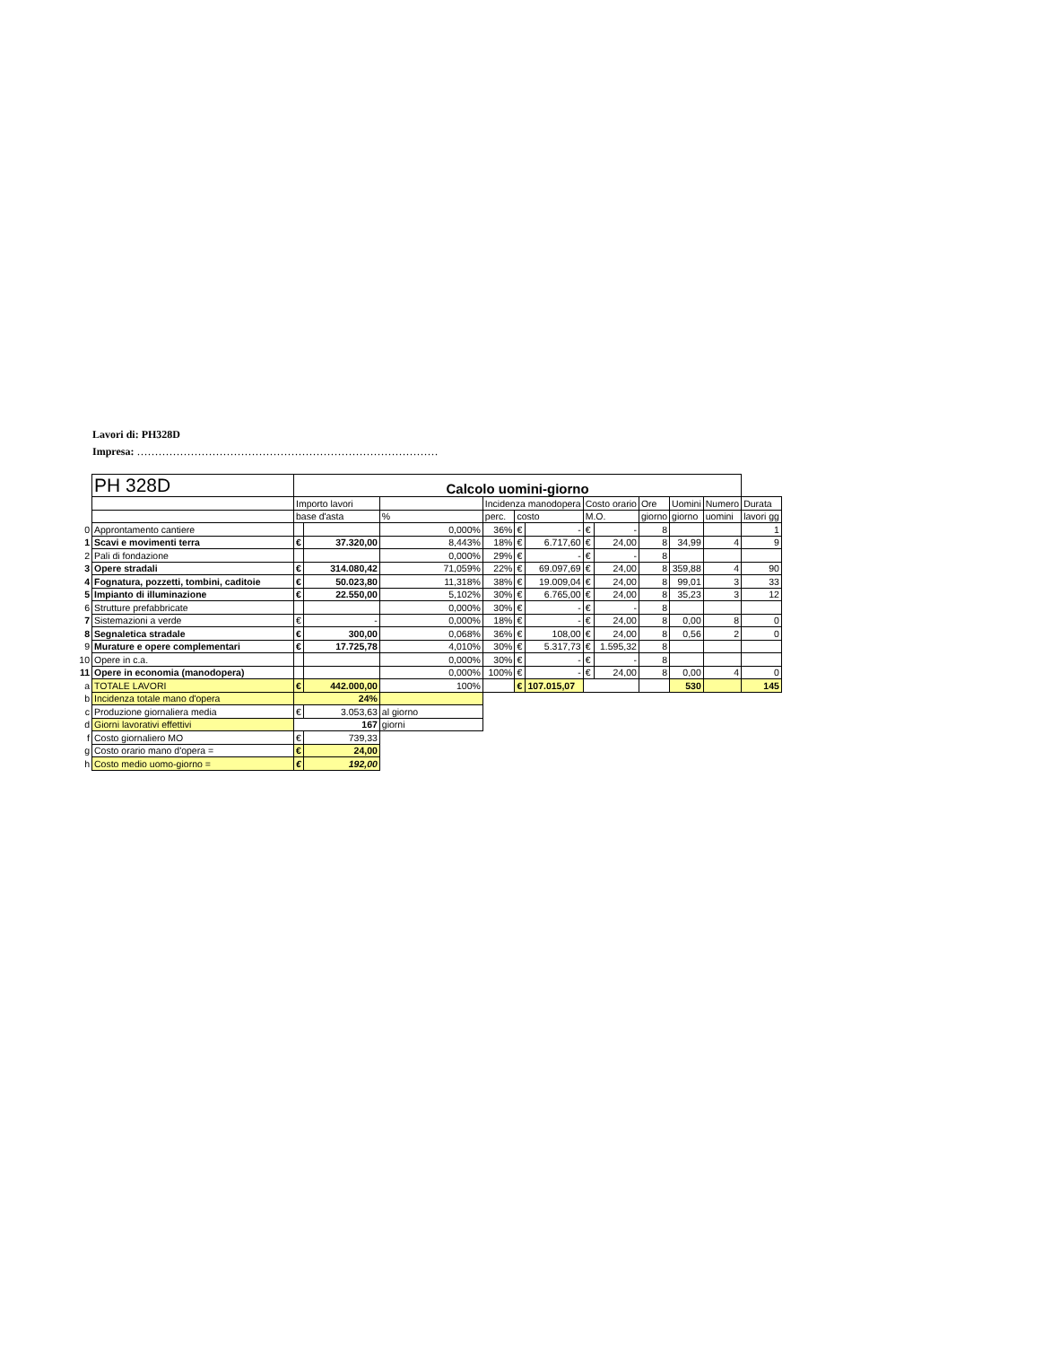Lavori di: PH328D
Impresa: …………………………………………………………………………
| | PH 328D | Calcolo uomini-giorno | | | | | | | | | | | |
| | | Importo lavori | | | Incidenza manodopera | | | Costo orario | | Ore | Uomini | Numero | Durata |
| | | base d'asta | | % | perc. | costo | | M.O. | | giorno | giorno | uomini | lavori gg |
| 0 | Approntamento cantiere | | | 0,000% | 36% | € | - | € | - | 8 | | | 1 |
| 1 | Scavi e movimenti terra | € | 37.320,00 | 8,443% | 18% | € | 6.717,60 | € | 24,00 | 8 | 34,99 | 4 | 9 |
| 2 | Pali di fondazione | | | 0,000% | 29% | € | - | € | - | 8 | | | |
| 3 | Opere stradali | € | 314.080,42 | 71,059% | 22% | € | 69.097,69 | € | 24,00 | 8 | 359,88 | 4 | 90 |
| 4 | Fognatura, pozzetti, tombini, caditoie | € | 50.023,80 | 11,318% | 38% | € | 19.009,04 | € | 24,00 | 8 | 99,01 | 3 | 33 |
| 5 | Impianto di illuminazione | € | 22.550,00 | 5,102% | 30% | € | 6.765,00 | € | 24,00 | 8 | 35,23 | 3 | 12 |
| 6 | Strutture prefabbricate | | | 0,000% | 30% | € | - | € | - | 8 | | | |
| 7 | Sistemazioni a verde | € | - | 0,000% | 18% | € | - | € | 24,00 | 8 | 0,00 | 8 | 0 |
| 8 | Segnaletica stradale | € | 300,00 | 0,068% | 36% | € | 108,00 | € | 24,00 | 8 | 0,56 | 2 | 0 |
| 9 | Murature e opere complementari | € | 17.725,78 | 4,010% | 30% | € | 5.317,73 | € | 1.595,32 | 8 | | | |
| 10 | Opere in c.a. | | | 0,000% | 30% | € | - | € | - | 8 | | | |
| 11 | Opere in economia (manodopera) | | | 0,000% | 100% | € | - | € | 24,00 | 8 | 0,00 | 4 | 0 |
| a | TOTALE LAVORI | € | 442.000,00 | 100% | | € | 107.015,07 | | | | 530 | | 145 |
| b | Incidenza totale mano d'opera | 24% | | | | | | | | | | | |
| c | Produzione giornaliera media | € | 3.053,63 | al giorno | | | | | | | | | |
| d | Giorni lavorativi effettivi | 167 | | giorni | | | | | | | | | |
| f | Costo giornaliero MO | € | 739,33 | | | | | | | | | | |
| g | Costo orario mano d'opera = | € | 24,00 | | | | | | | | | | |
| h | Costo medio uomo-giorno = | € | 192,00 | | | | | | | | | | |